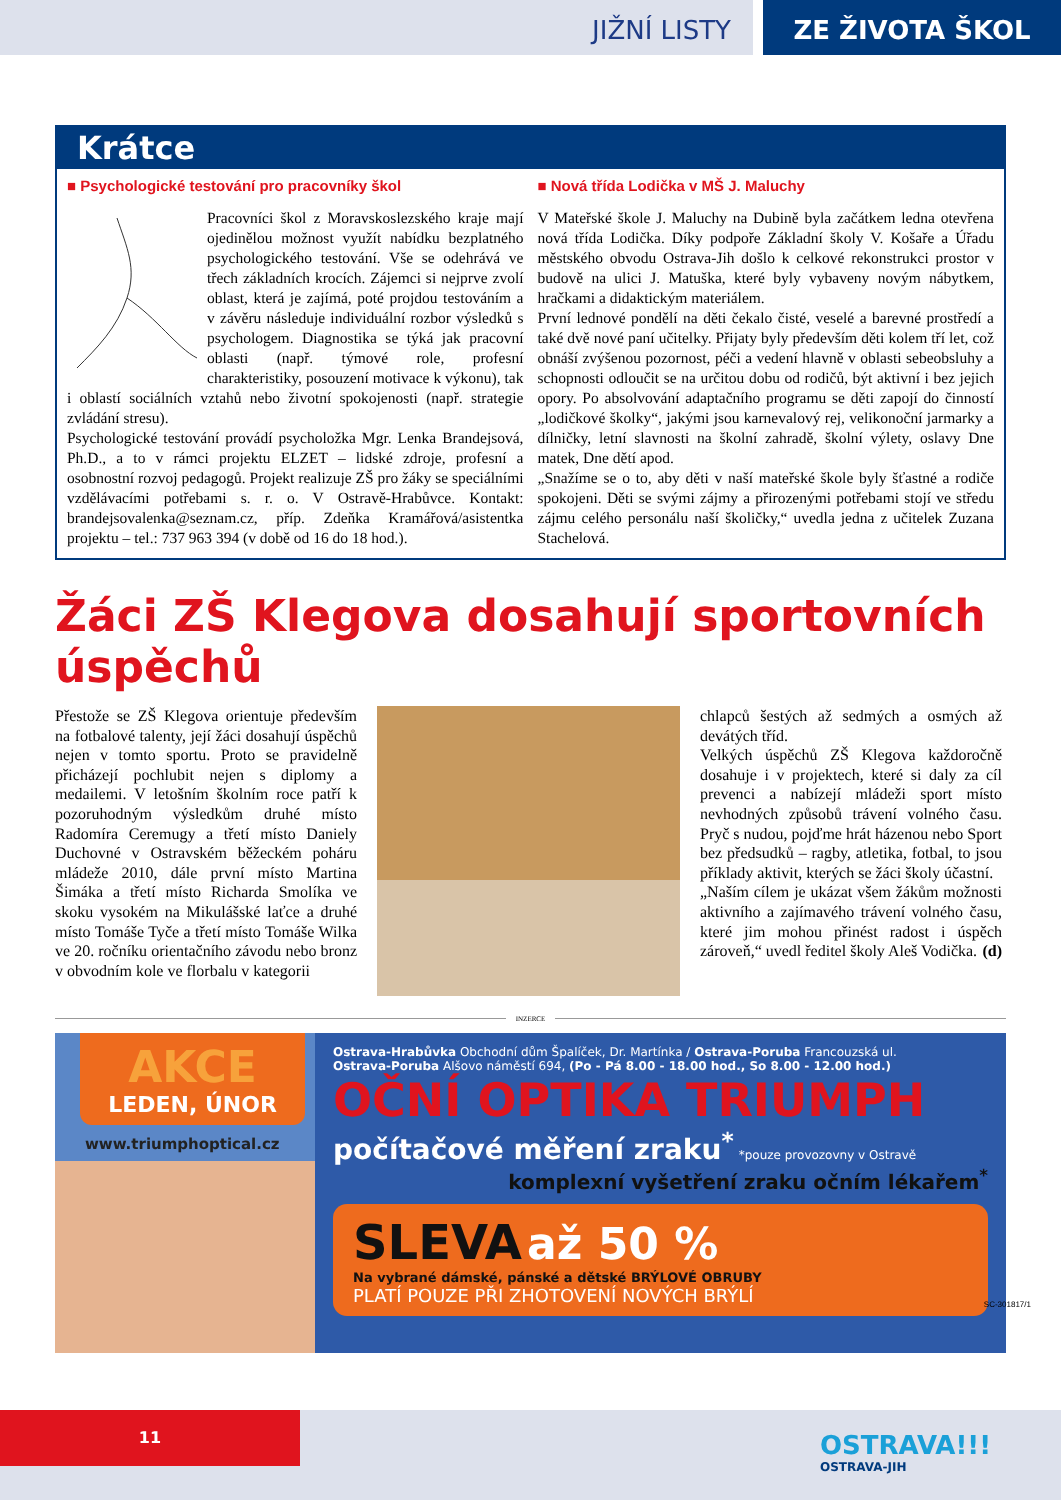JIŽNÍ LISTY ZE ŽIVOTA ŠKOL
Krátce
■ Psychologické testování pro pracovníky škol
Pracovníci škol z Moravskoslezského kraje mají ojedinělou možnost využít nabídku bezplatného psychologického testování. Vše se odehrává ve třech základních krocích. Zájemci si nejprve zvolí oblast, která je zajímá, poté projdou testováním a v závěru následuje individuální rozbor výsledků s psychologem. Diagnostika se týká jak pracovní oblasti (např. týmové role, profesní charakteristiky, posouzení motivace k výkonu), tak i oblastí sociálních vztahů nebo životní spokojenosti (např. strategie zvládání stresu).
Psychologické testování provádí psycholožka Mgr. Lenka Brandejsová, Ph.D., a to v rámci projektu ELZET – lidské zdroje, profesní a osobnostní rozvoj pedagogů. Projekt realizuje ZŠ pro žáky se speciálními vzdělávacími potřebami s. r. o. V Ostravě-Hrabůvce. Kontakt: brandejsovalenka@seznam.cz, příp. Zdeňka Kramářová/asistentka projektu – tel.: 737 963 394 (v době od 16 do 18 hod.).
■ Nová třída Lodička v MŠ J. Maluchy
V Mateřské škole J. Maluchy na Dubině byla začátkem ledna otevřena nová třída Lodička. Díky podpoře Základní školy V. Košaře a Úřadu městského obvodu Ostrava-Jih došlo k celkové rekonstrukci prostor v budově na ulici J. Matuška, které byly vybaveny novým nábytkem, hračkami a didaktickým materiálem.
První lednové pondělí na děti čekalo čisté, veselé a barevné prostředí a také dvě nové paní učitelky. Přijaty byly především děti kolem tří let, což obnáší zvýšenou pozornost, péči a vedení hlavně v oblasti sebeobsluhy a schopnosti odloučit se na určitou dobu od rodičů, být aktivní i bez jejich opory. Po absolvování adaptačního programu se děti zapojí do činností „lodičkové školky“, jakými jsou karnevalový rej, velikonoční jarmarky a dílničky, letní slavnosti na školní zahradě, školní výlety, oslavy Dne matek, Dne dětí apod.
„Snažíme se o to, aby děti v naší mateřské škole byly šťastné a rodiče spokojeni. Děti se svými zájmy a přirozenými potřebami stojí ve středu zájmu celého personálu naší školičky,“ uvedla jedna z učitelek Zuzana Stachelová.
Žáci ZŠ Klegova dosahují sportovních úspěchů
Přestože se ZŠ Klegova orientuje především na fotbalové talenty, její žáci dosahují úspěchů nejen v tomto sportu. Proto se pravidelně přicházejí pochlubit nejen s diplomy a medailemi. V letošním školním roce patří k pozoruhodným výsledkům druhé místo Radomíra Ceremugy a třetí místo Daniely Duchovné v Ostravském běžeckém poháru mládeže 2010, dále první místo Martina Šimáka a třetí místo Richarda Smolíka ve skoku vysokém na Mikulášské laťce a druhé místo Tomáše Tyče a třetí místo Tomáše Wilka ve 20. ročníku orientačního závodu nebo bronz v obvodním kole ve florbalu v kategorii
chlapců šestých až sedmých a osmých až devátých tříd.
Velkých úspěchů ZŠ Klegova každoročně dosahuje i v projektech, které si daly za cíl prevenci a nabízejí mládeži sport místo nevhodných způsobů trávení volného času. Pryč s nudou, pojďme hrát házenou nebo Sport bez předsudků – ragby, atletika, fotbal, to jsou příklady aktivit, kterých se žáci školy účastní.
„Naším cílem je ukázat všem žákům možnosti aktivního a zajímavého trávení volného času, které jim mohou přinést radost i úspěch zároveň,“ uvedl ředitel školy Aleš Vodička. (d)
INZERCE
AKCE
LEDEN, ÚNOR
www.triumphoptical.cz
Ostrava-Hrabůvka Obchodní dům Špalíček, Dr. Martínka / Ostrava-Poruba Francouzská ul.
Ostrava-Poruba Alšovo náměstí 694, (Po - Pá 8.00 - 18.00 hod., So 8.00 - 12.00 hod.)
OČNÍ OPTIKA TRIUMPH
počítačové měření zraku<sup>*</sup> *pouze provozovny v Ostravě
komplexní vyšetření zraku očním lékařem<sup>*</sup>
SLEVA až 50 %
Na vybrané dámské, pánské a dětské BRÝLOVÉ OBRUBY
PLATÍ POUZE PŘI ZHOTOVENÍ NOVÝCH BRÝLÍ
SC-301817/1
11
OSTRAVA!!!
OSTRAVA-JIH